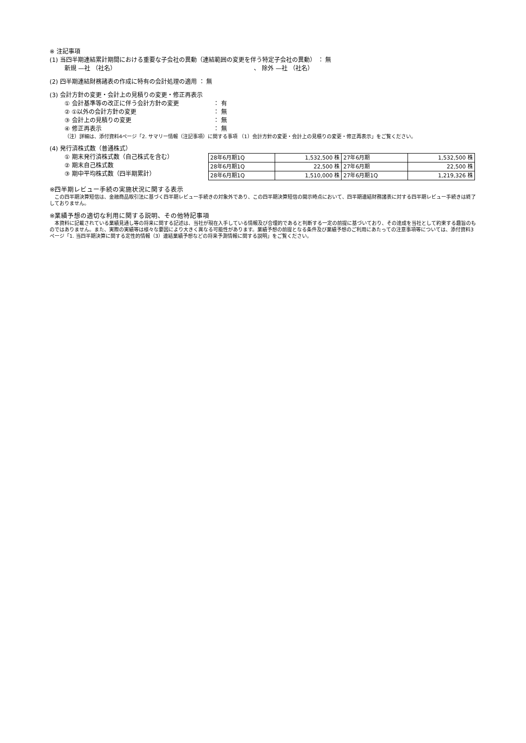※ 注記事項
(1) 当四半期連結累計期間における重要な子会社の異動（連結範囲の変更を伴う特定子会社の異動） ： 無
新規 —社 （社名） 、 除外 —社 （社名）
(2) 四半期連結財務諸表の作成に特有の会計処理の適用 ： 無
(3) 会計方針の変更・会計上の見積りの変更・修正再表示
① 会計基準等の改正に伴う会計方針の変更 ： 有
② ①以外の会計方針の変更 ： 無
③ 会計上の見積りの変更 ： 無
④ 修正再表示 ： 無
（注）詳細は、添付資料4ページ「2. サマリー情報（注記事項）に関する事項 （1）会計方針の変更・会計上の見積りの変更・修正再表示」をご覧ください。
(4) 発行済株式数（普通株式）
① 期末発行済株式数（自己株式を含む）
② 期末自己株式数
③ 期中平均株式数（四半期累計）
| 28年6月期1Q | 1,532,500 株 | 27年6月期 | 1,532,500 株 |
| 28年6月期1Q | 22,500 株 | 27年6月期 | 22,500 株 |
| 28年6月期1Q | 1,510,000 株 | 27年6月期1Q | 1,219,326 株 |
※四半期レビュー手続の実施状況に関する表示
　この四半期決算短信は、金融商品取引法に基づく四半期レビュー手続きの対象外であり、この四半期決算短信の開示時点において、四半期連結財務諸表に対する四半期レビュー手続きは終了しておりません。
※業績予想の適切な利用に関する説明、その他特記事項
　本資料に記載されている業績見通し等の将来に関する記述は、当社が現在入手している情報及び合理的であると判断する一定の前提に基づいており、その達成を当社として約束する趣旨のものではありません。また、実際の実績等は様々な要因により大きく異なる可能性があります。業績予想の前提となる条件及び業績予想のご利用にあたっての注意事項等については、添付資料3ページ「1. 当四半期決算に関する定性的情報（3）連結業績予想などの将来予測情報に関する説明」をご覧ください。